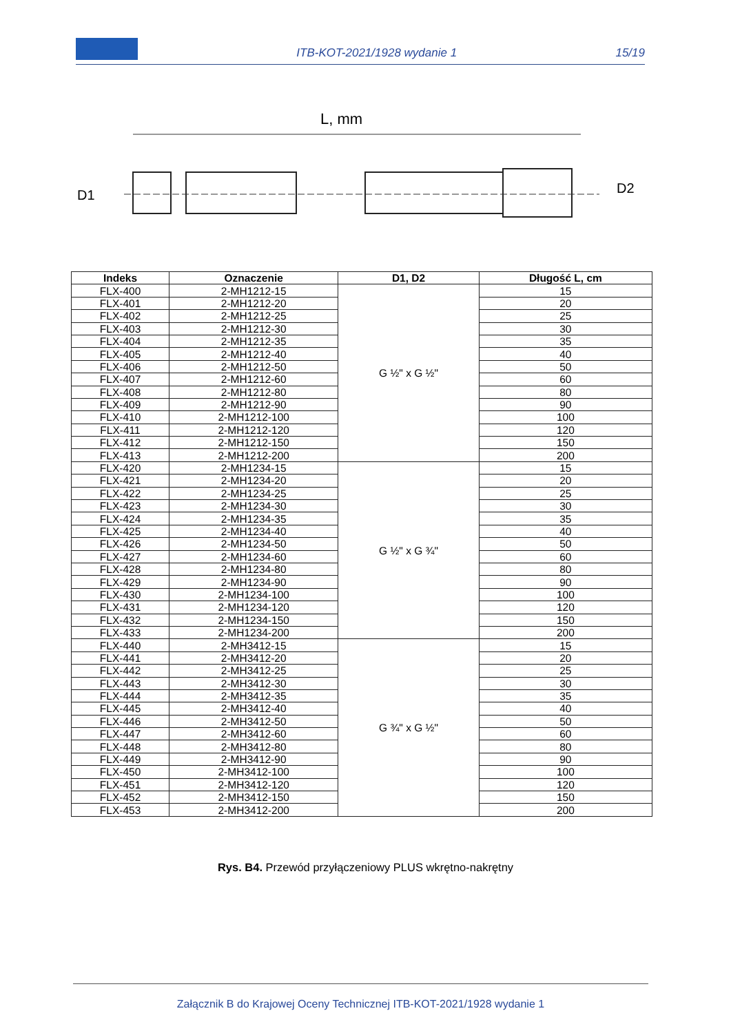ITB-KOT-2021/1928 wydanie 1 15/19
L, mm
D1
D2
| Indeks | Oznaczenie | D1, D2 | Długość L, cm |
| --- | --- | --- | --- |
| FLX-400 | 2-MH1212-15 | G ½" x G ½" | 15 |
| FLX-401 | 2-MH1212-20 | | 20 |
| FLX-402 | 2-MH1212-25 | | 25 |
| FLX-403 | 2-MH1212-30 | | 30 |
| FLX-404 | 2-MH1212-35 | | 35 |
| FLX-405 | 2-MH1212-40 | | 40 |
| FLX-406 | 2-MH1212-50 | | 50 |
| FLX-407 | 2-MH1212-60 | | 60 |
| FLX-408 | 2-MH1212-80 | | 80 |
| FLX-409 | 2-MH1212-90 | | 90 |
| FLX-410 | 2-MH1212-100 | | 100 |
| FLX-411 | 2-MH1212-120 | | 120 |
| FLX-412 | 2-MH1212-150 | | 150 |
| FLX-413 | 2-MH1212-200 | | 200 |
| FLX-420 | 2-MH1234-15 | G ½" x G ¾" | 15 |
| FLX-421 | 2-MH1234-20 | | 20 |
| FLX-422 | 2-MH1234-25 | | 25 |
| FLX-423 | 2-MH1234-30 | | 30 |
| FLX-424 | 2-MH1234-35 | | 35 |
| FLX-425 | 2-MH1234-40 | | 40 |
| FLX-426 | 2-MH1234-50 | | 50 |
| FLX-427 | 2-MH1234-60 | | 60 |
| FLX-428 | 2-MH1234-80 | | 80 |
| FLX-429 | 2-MH1234-90 | | 90 |
| FLX-430 | 2-MH1234-100 | | 100 |
| FLX-431 | 2-MH1234-120 | | 120 |
| FLX-432 | 2-MH1234-150 | | 150 |
| FLX-433 | 2-MH1234-200 | | 200 |
| FLX-440 | 2-MH3412-15 | G ¾" x G ½" | 15 |
| FLX-441 | 2-MH3412-20 | | 20 |
| FLX-442 | 2-MH3412-25 | | 25 |
| FLX-443 | 2-MH3412-30 | | 30 |
| FLX-444 | 2-MH3412-35 | | 35 |
| FLX-445 | 2-MH3412-40 | | 40 |
| FLX-446 | 2-MH3412-50 | | 50 |
| FLX-447 | 2-MH3412-60 | | 60 |
| FLX-448 | 2-MH3412-80 | | 80 |
| FLX-449 | 2-MH3412-90 | | 90 |
| FLX-450 | 2-MH3412-100 | | 100 |
| FLX-451 | 2-MH3412-120 | | 120 |
| FLX-452 | 2-MH3412-150 | | 150 |
| FLX-453 | 2-MH3412-200 | | 200 |
Rys. B4. Przewód przyłączeniowy PLUS wkrętno-nakrętny
Załącznik B do Krajowej Oceny Technicznej ITB-KOT-2021/1928 wydanie 1